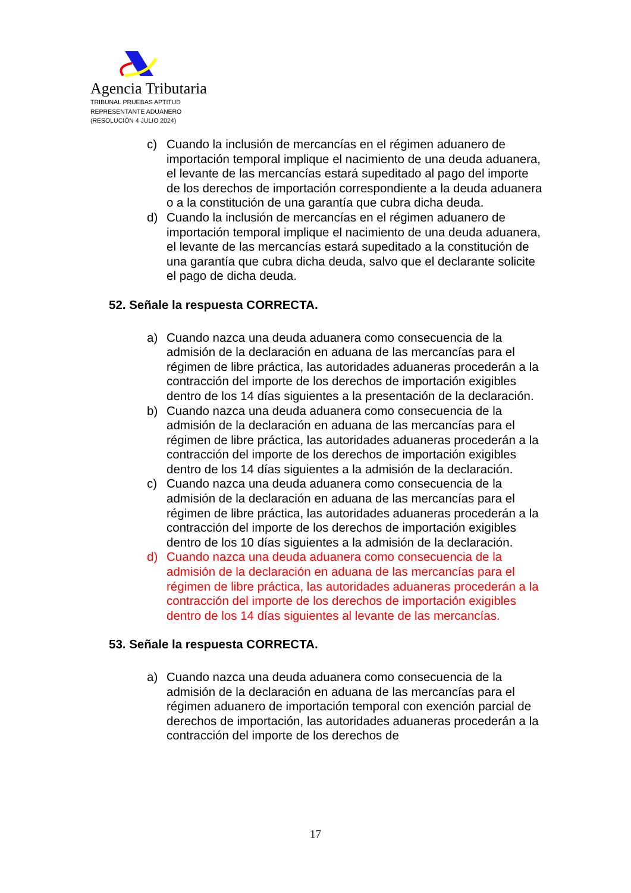Agencia Tributaria
TRIBUNAL PRUEBAS APTITUD
REPRESENTANTE ADUANERO
(RESOLUCIÓN 4 JULIO 2024)
c) Cuando la inclusión de mercancías en el régimen aduanero de importación temporal implique el nacimiento de una deuda aduanera, el levante de las mercancías estará supeditado al pago del importe de los derechos de importación correspondiente a la deuda aduanera o a la constitución de una garantía que cubra dicha deuda.
d) Cuando la inclusión de mercancías en el régimen aduanero de importación temporal implique el nacimiento de una deuda aduanera, el levante de las mercancías estará supeditado a la constitución de una garantía que cubra dicha deuda, salvo que el declarante solicite el pago de dicha deuda.
52. Señale la respuesta CORRECTA.
a) Cuando nazca una deuda aduanera como consecuencia de la admisión de la declaración en aduana de las mercancías para el régimen de libre práctica, las autoridades aduaneras procederán a la contracción del importe de los derechos de importación exigibles dentro de los 14 días siguientes a la presentación de la declaración.
b) Cuando nazca una deuda aduanera como consecuencia de la admisión de la declaración en aduana de las mercancías para el régimen de libre práctica, las autoridades aduaneras procederán a la contracción del importe de los derechos de importación exigibles dentro de los 14 días siguientes a la admisión de la declaración.
c) Cuando nazca una deuda aduanera como consecuencia de la admisión de la declaración en aduana de las mercancías para el régimen de libre práctica, las autoridades aduaneras procederán a la contracción del importe de los derechos de importación exigibles dentro de los 10 días siguientes a la admisión de la declaración.
d) Cuando nazca una deuda aduanera como consecuencia de la admisión de la declaración en aduana de las mercancías para el régimen de libre práctica, las autoridades aduaneras procederán a la contracción del importe de los derechos de importación exigibles dentro de los 14 días siguientes al levante de las mercancías.
53. Señale la respuesta CORRECTA.
a) Cuando nazca una deuda aduanera como consecuencia de la admisión de la declaración en aduana de las mercancías para el régimen aduanero de importación temporal con exención parcial de derechos de importación, las autoridades aduaneras procederán a la contracción del importe de los derechos de
17